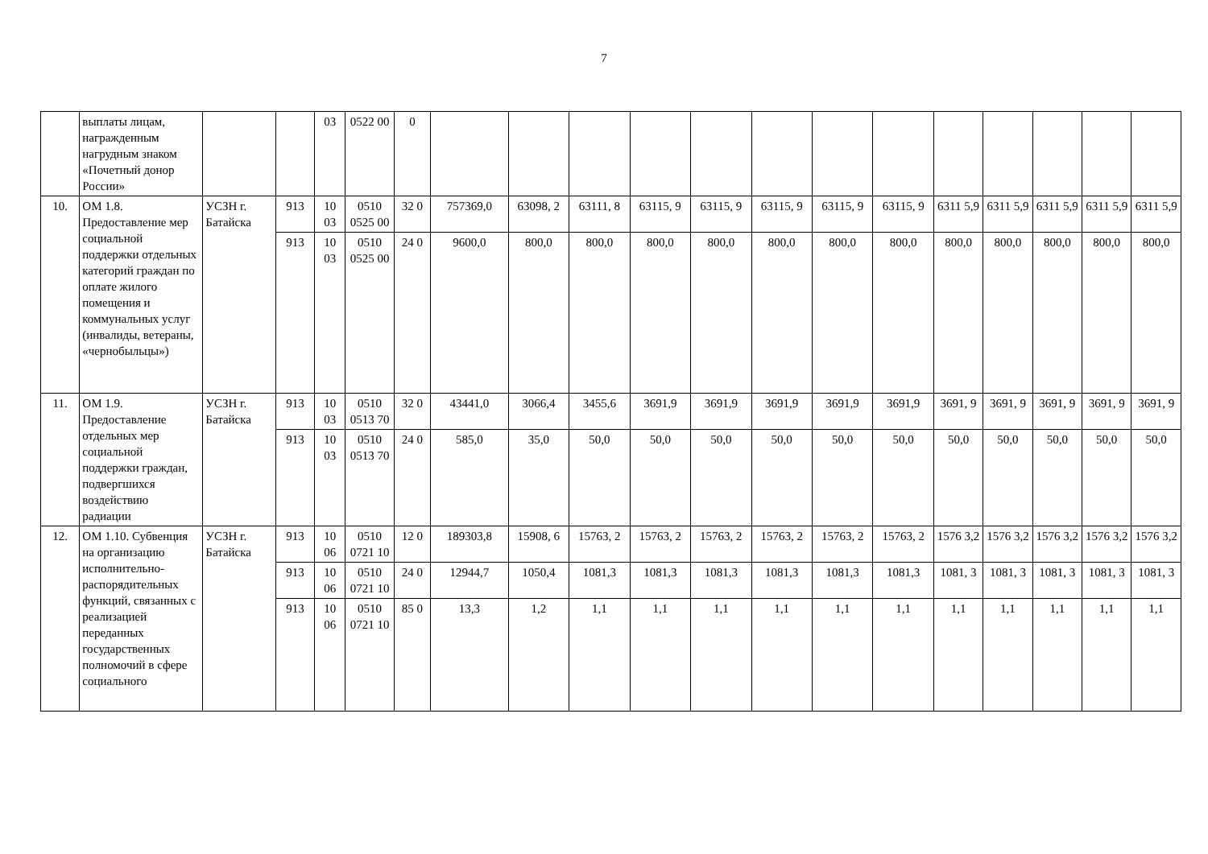7
| | выплаты лицам, награжденным нагрудным знаком «Почетный донор России» | | | 03 | 0522 00 | 0 | | | | | | | | | | | | | |
| 10. | ОМ 1.8. Предоставление мер социальной поддержки отдельных категорий граждан по оплате жилого помещения и коммунальных услуг (инвалиды, ветераны, «чернобыльцы») | УСЗН г. Батайска | 913 | 10 03 | 0510 0525 00 | 32 0 | 757369,0 | 63098, 2 | 63111, 8 | 63115, 9 | 63115, 9 | 63115, 9 | 63115, 9 | 63115, 9 | 6311 5,9 | 6311 5,9 | 6311 5,9 | 6311 5,9 | 6311 5,9 |
| | | | 913 | 10 03 | 0510 0525 00 | 24 0 | 9600,0 | 800,0 | 800,0 | 800,0 | 800,0 | 800,0 | 800,0 | 800,0 | 800,0 | 800,0 | 800,0 | 800,0 | 800,0 |
| 11. | ОМ 1.9. Предоставление отдельных мер социальной поддержки граждан, подвергшихся воздействию радиации | УСЗН г. Батайска | 913 | 10 03 | 0510 0513 70 | 32 0 | 43441,0 | 3066,4 | 3455,6 | 3691,9 | 3691,9 | 3691,9 | 3691,9 | 3691,9 | 3691, 9 | 3691, 9 | 3691, 9 | 3691, 9 | 3691, 9 |
| | | | 913 | 10 03 | 0510 0513 70 | 24 0 | 585,0 | 35,0 | 50,0 | 50,0 | 50,0 | 50,0 | 50,0 | 50,0 | 50,0 | 50,0 | 50,0 | 50,0 | 50,0 |
| 12. | ОМ 1.10. Субвенция на организацию исполнительно-распорядительных функций, связанных с реализацией переданных государственных полномочий в сфере социального | УСЗН г. Батайска | 913 | 10 06 | 0510 0721 10 | 12 0 | 189303,8 | 15908, 6 | 15763, 2 | 15763, 2 | 15763, 2 | 15763, 2 | 15763, 2 | 15763, 2 | 1576 3,2 | 1576 3,2 | 1576 3,2 | 1576 3,2 | 1576 3,2 |
| | | | 913 | 10 06 | 0510 0721 10 | 24 0 | 12944,7 | 1050,4 | 1081,3 | 1081,3 | 1081,3 | 1081,3 | 1081,3 | 1081,3 | 1081, 3 | 1081, 3 | 1081, 3 | 1081, 3 | 1081, 3 |
| | | | 913 | 10 06 | 0510 0721 10 | 85 0 | 13,3 | 1,2 | 1,1 | 1,1 | 1,1 | 1,1 | 1,1 | 1,1 | 1,1 | 1,1 | 1,1 | 1,1 | 1,1 |